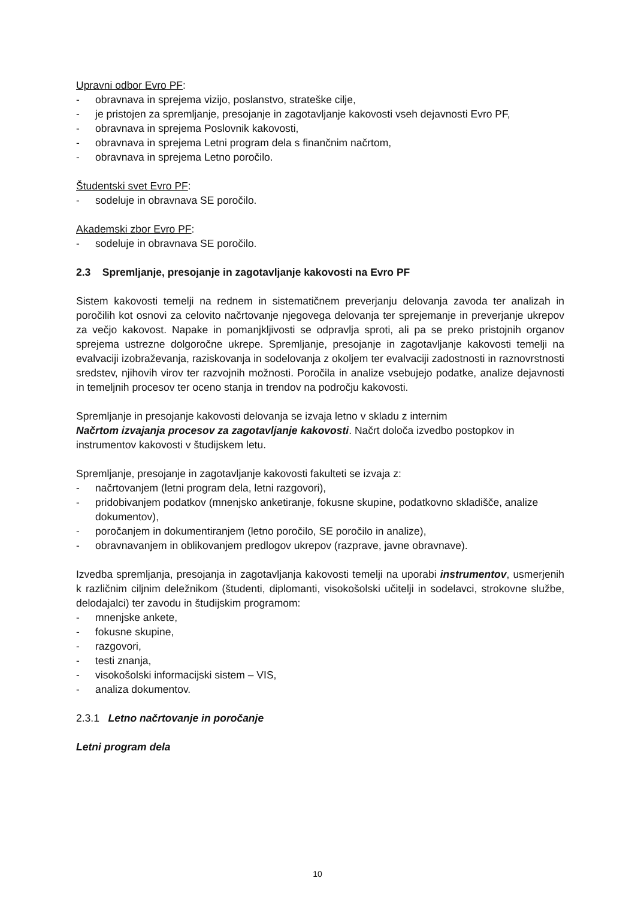Upravni odbor Evro PF:
- obravnava in sprejema vizijo, poslanstvo, strateške cilje,
- je pristojen za spremljanje, presojanje in zagotavljanje kakovosti vseh dejavnosti Evro PF,
- obravnava in sprejema Poslovnik kakovosti,
- obravnava in sprejema Letni program dela s finančnim načrtom,
- obravnava in sprejema Letno poročilo.
Študentski svet Evro PF:
- sodeluje in obravnava SE poročilo.
Akademski zbor Evro PF:
- sodeluje in obravnava SE poročilo.
2.3 Spremljanje, presojanje in zagotavljanje kakovosti na Evro PF
Sistem kakovosti temelji na rednem in sistematičnem preverjanju delovanja zavoda ter analizah in poročilih kot osnovi za celovito načrtovanje njegovega delovanja ter sprejemanje in preverjanje ukrepov za večjo kakovost. Napake in pomanjkljivosti se odpravlja sproti, ali pa se preko pristojnih organov sprejema ustrezne dolgoročne ukrepe. Spremljanje, presojanje in zagotavljanje kakovosti temelji na evalvaciji izobraževanja, raziskovanja in sodelovanja z okoljem ter evalvaciji zadostnosti in raznovrstnosti sredstev, njihovih virov ter razvojnih možnosti. Poročila in analize vsebujejo podatke, analize dejavnosti in temeljnih procesov ter oceno stanja in trendov na področju kakovosti.
Spremljanje in presojanje kakovosti delovanja se izvaja letno v skladu z internim
Načrtom izvajanja procesov za zagotavljanje kakovosti. Načrt določa izvedbo postopkov in instrumentov kakovosti v študijskem letu.
Spremljanje, presojanje in zagotavljanje kakovosti fakulteti se izvaja z:
- načrtovanjem (letni program dela, letni razgovori),
- pridobivanjem podatkov (mnenjsko anketiranje, fokusne skupine, podatkovno skladišče, analize dokumentov),
- poročanjem in dokumentiranjem (letno poročilo, SE poročilo in analize),
- obravnavanjem in oblikovanjem predlogov ukrepov (razprave, javne obravnave).
Izvedba spremljanja, presojanja in zagotavljanja kakovosti temelji na uporabi instrumentov, usmerjenih k različnim ciljnim deležnikom (študenti, diplomanti, visokošolski učitelji in sodelavci, strokovne službe, delodajalci) ter zavodu in študijskim programom:
- mnenjske ankete,
- fokusne skupine,
- razgovori,
- testi znanja,
- visokošolski informacijski sistem – VIS,
- analiza dokumentov.
2.3.1 Letno načrtovanje in poročanje
Letni program dela
10